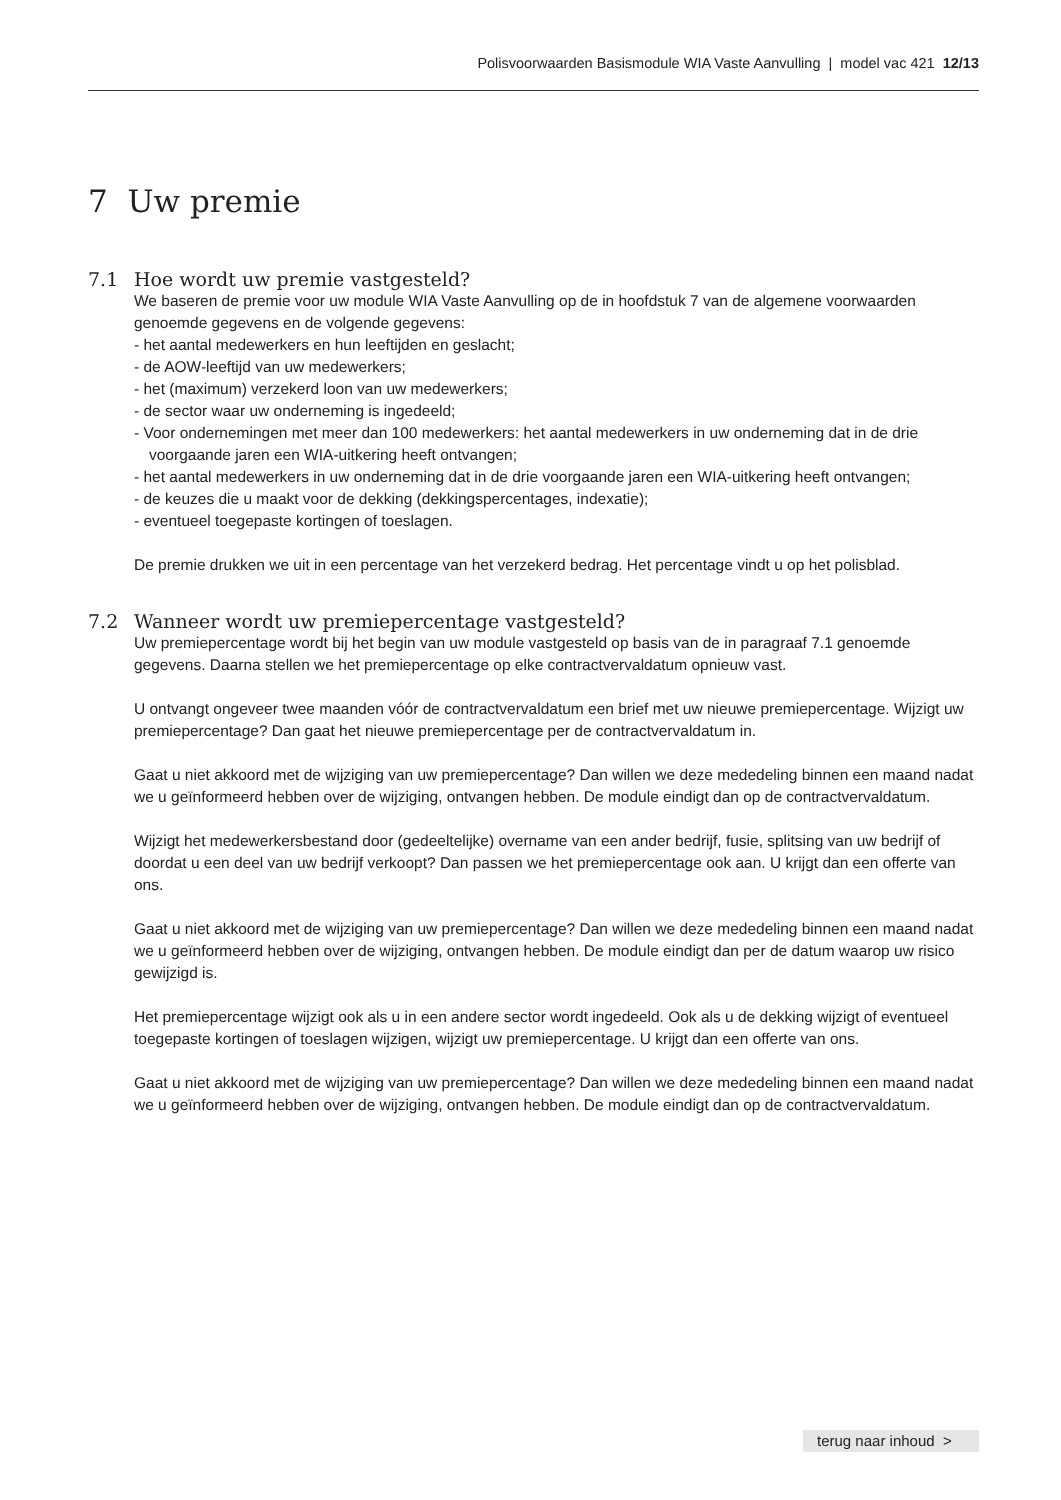Polisvoorwaarden Basismodule WIA Vaste Aanvulling | model vac 421 12/13
7 Uw premie
7.1 Hoe wordt uw premie vastgesteld?
We baseren de premie voor uw module WIA Vaste Aanvulling op de in hoofdstuk 7 van de algemene voorwaarden genoemde gegevens en de volgende gegevens:
- het aantal medewerkers en hun leeftijden en geslacht;
- de AOW-leeftijd van uw medewerkers;
- het (maximum) verzekerd loon van uw medewerkers;
- de sector waar uw onderneming is ingedeeld;
- Voor ondernemingen met meer dan 100 medewerkers: het aantal medewerkers in uw onderneming dat in de drie voorgaande jaren een WIA-uitkering heeft ontvangen;
- het aantal medewerkers in uw onderneming dat in de drie voorgaande jaren een WIA-uitkering heeft ontvangen;
- de keuzes die u maakt voor de dekking (dekkingspercentages, indexatie);
- eventueel toegepaste kortingen of toeslagen.
De premie drukken we uit in een percentage van het verzekerd bedrag. Het percentage vindt u op het polisblad.
7.2 Wanneer wordt uw premiepercentage vastgesteld?
Uw premiepercentage wordt bij het begin van uw module vastgesteld op basis van de in paragraaf 7.1 genoemde gegevens. Daarna stellen we het premiepercentage op elke contractvervaldatum opnieuw vast.
U ontvangt ongeveer twee maanden vóór de contractvervaldatum een brief met uw nieuwe premiepercentage. Wijzigt uw premiepercentage? Dan gaat het nieuwe premiepercentage per de contractvervaldatum in.
Gaat u niet akkoord met de wijziging van uw premiepercentage? Dan willen we deze mededeling binnen een maand nadat we u geïnformeerd hebben over de wijziging, ontvangen hebben. De module eindigt dan op de contractvervaldatum.
Wijzigt het medewerkersbestand door (gedeeltelijke) overname van een ander bedrijf, fusie, splitsing van uw bedrijf of doordat u een deel van uw bedrijf verkoopt? Dan passen we het premiepercentage ook aan. U krijgt dan een offerte van ons.
Gaat u niet akkoord met de wijziging van uw premiepercentage? Dan willen we deze mededeling binnen een maand nadat we u geïnformeerd hebben over de wijziging, ontvangen hebben. De module eindigt dan per de datum waarop uw risico gewijzigd is.
Het premiepercentage wijzigt ook als u in een andere sector wordt ingedeeld. Ook als u de dekking wijzigt of eventueel toegepaste kortingen of toeslagen wijzigen, wijzigt uw premiepercentage. U krijgt dan een offerte van ons.
Gaat u niet akkoord met de wijziging van uw premiepercentage? Dan willen we deze mededeling binnen een maand nadat we u geïnformeerd hebben over de wijziging, ontvangen hebben. De module eindigt dan op de contractvervaldatum.
terug naar inhoud >